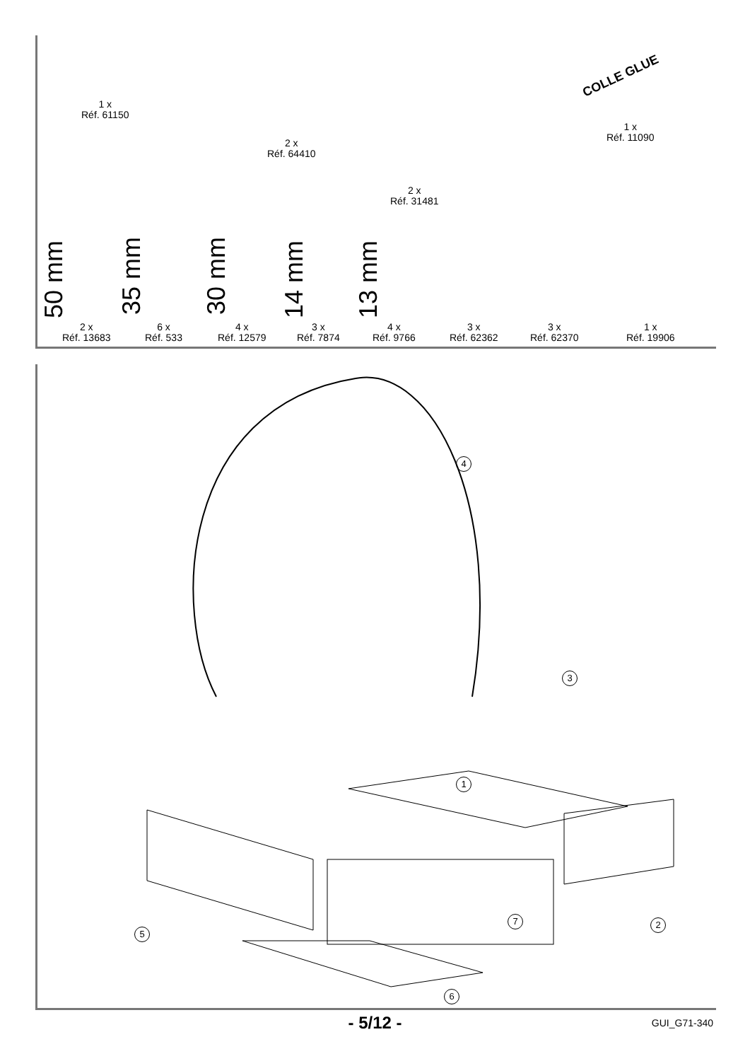1 x
Réf. 61150
2 x
Réf. 64410
2 x
Réf. 31481
1 x
Réf. 11090
COLLE GLUE
50 mm 35 mm 30 mm 14 mm 13 mm
2 x
Réf. 13683
6 x
Réf. 533
4 x
Réf. 12579
3 x
Réf. 7874
4 x
Réf. 9766
3 x
Réf. 62362
3 x
Réf. 62370
1 x
Réf. 19906
4
3
1
5
7 2
6
- 5/12 - GUI_G71-340